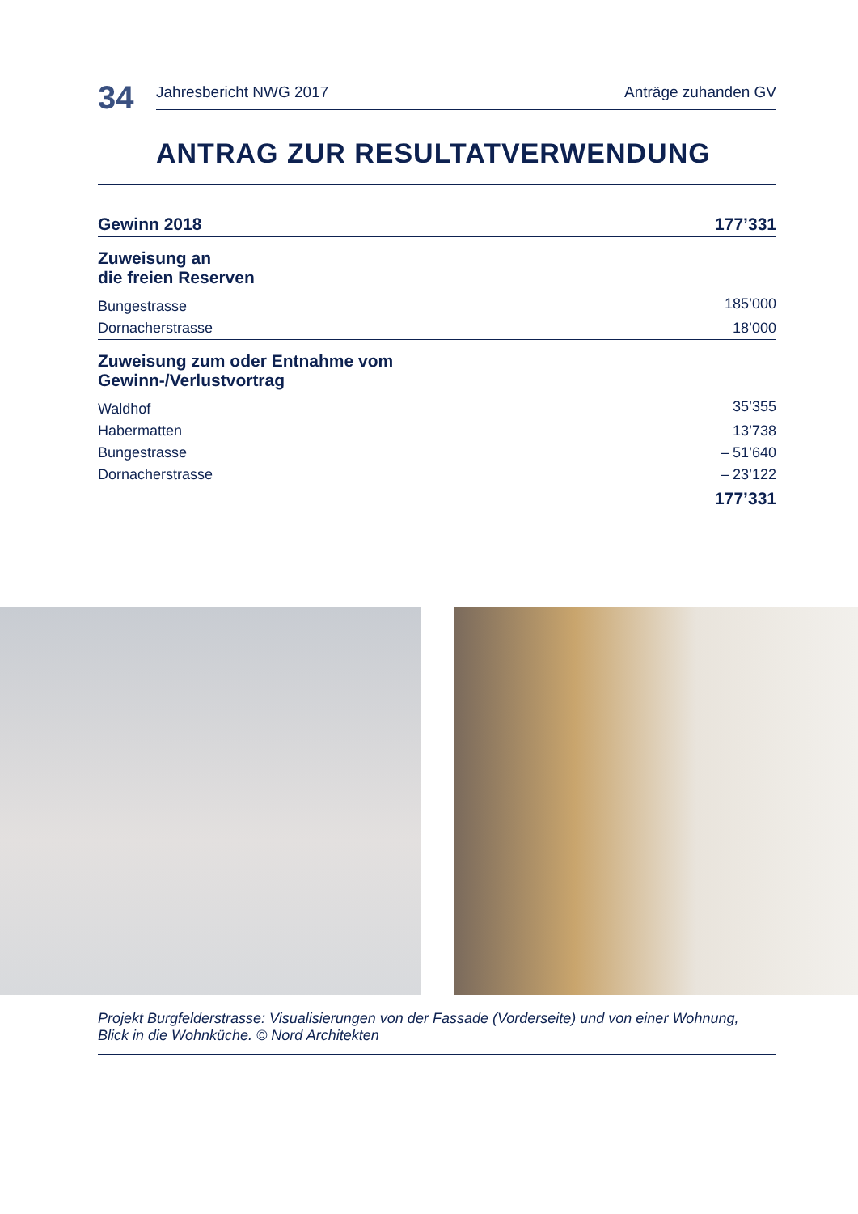34
Jahresbericht NWG 2017 Anträge zuhanden GV
ANTRAG ZUR RESULTATVERWENDUNG
| Gewinn 2018 | 177’331 | |
| Zuweisung an die freien Reserven | | |
| Bungestrasse | 185’000 | |
| Dornacherstrasse | 18’000 | |
| Zuweisung zum oder Entnahme vom Gewinn-/Verlustvortrag | | |
| Waldhof | 35’355 | |
| Habermatten | 13’738 | |
| Bungestrasse | – 51’640 | |
| Dornacherstrasse | – 23’122 | |
| | 177’331 | |
Projekt Burgfelderstrasse: Visualisierungen von der Fassade (Vorderseite) und von einer Wohnung,
Blick in die Wohnküche. © Nord Architekten